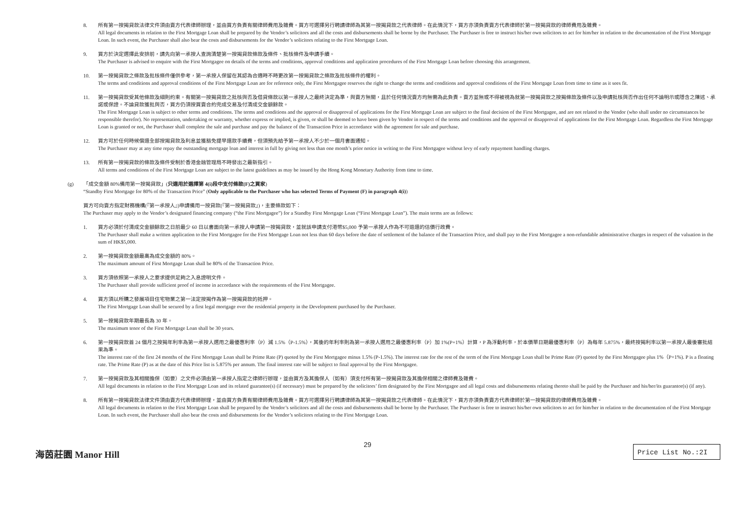8. 所有第一按揭貸款法律文件須由賣方代表律師辦理，並由買方負責有關律師費用及雜費。買方可選擇另行聘請律師為其第一按揭貸款之代表律師。在此情況下，買方亦須負責賣方代表律師於第一按揭貸款的律師費用及雜費。
All legal documents in relation to the First Mortgage Loan shall be prepared by the Vendor’s solicitors and all the costs and disbursements shall be borne by the Purchaser. The Purchaser is free to instruct his/her own solicitors to act for him/her in relation to the documentation of the First Mortgage Loan. In such event, the Purchaser shall also bear the costs and disbursements for the Vendor’s solicitors relating to the First Mortgage Loan.
9. 買方於決定選擇此安排前，請先向第一承按人查詢清楚第一按揭貸款條款及條件、批核條件及申請手續。
The Purchaser is advised to enquire with the First Mortgagee on details of the terms and conditions, approval conditions and application procedures of the First Mortgage Loan before choosing this arrangement.
10. 第一按揭貸款之條款及批核條件僅供參考，第一承按人保留在其認為合適時不時更改第一按揭貸款之條款及批核條件的權利。
The terms and conditions and approval conditions of the First Mortgage Loan are for reference only, the First Mortgagee reserves the right to change the terms and conditions and approval conditions of the First Mortgage Loan from time to time as it sees fit.
11. 第一按揭貸款受其他條款及細則約束。有關第一按揭貸款之批核與否及借貸條款以第一承按人之最終決定為準，與賣方無關，且於任何情況賣方均無需為此負責。賣方並無或不得被視為就第一按揭貸款之按揭條款及條件以及申請批核與否作出任何不論明示或隱含之陳述、承諾或保證。不論貸款獲批與否，買方仍須按買賣合約完成交易及付清成交金額餘款。
The First Mortgage Loan is subject to other terms and conditions. The terms and conditions and the approval or disapproval of applications for the First Mortgage Loan are subject to the final decision of the First Mortgagee, and are not related to the Vendor (who shall under no circumstances be responsible therefor). No representation, undertaking or warranty, whether express or implied, is given, or shall be deemed to have been given by Vendor in respect of the terms and conditions and the approval or disapproval of applications for the First Mortgage Loan. Regardless the First Mortgage Loan is granted or not, the Purchaser shall complete the sale and purchase and pay the balance of the Transaction Price in accordance with the agreement for sale and purchase.
12. 買方可於任何時候償還全部按揭貸款及利息並獲豁免提早還款手續費，但須預先給予第一承按人不少於一個月書面通知。
The Purchaser may at any time repay the outstanding mortgage loan and interest in full by giving not less than one month’s prior notice in writing to the First Mortgagee without levy of early repayment handling charges.
13. 所有第一按揭貸款的條款及條件受制於香港金融管理局不時發出之最新指引。
All terms and conditions of the First Mortgage Loan are subject to the latest guidelines as may be issued by the Hong Kong Monetary Authority from time to time.
(g) 「成交金額 80%備用第一按揭貸款」(只適用於選擇第 4(i)段中支付條款(F)之買家)
“Standby First Mortgage for 80% of the Transaction Price” (Only applicable to the Purchaser who has selected Terms of Payment (F) in paragraph 4(i))
買方可向賣方指定財務機構(『第一承按人』)申請備用一按貸款(『第一按揭貸款』)，主要條款如下：
The Purchaser may apply to the Vendor’s designated financing company (“the First Mortgagee”) for a Standby First Mortgage Loan (“First Mortgage Loan”). The main terms are as follows:
1. 買方必須於付清成交金額餘款之日前最少 60 日以書面向第一承按人申請第一按揭貸款，並就該申請支付港幣$5,000 予第一承按人作為不可退還的估價行政費。
The Purchaser shall make a written application to the First Mortgagee for the First Mortgage Loan not less than 60 days before the date of settlement of the balance of the Transaction Price, and shall pay to the First Mortgagee a non-refundable administrative charges in respect of the valuation in the sum of HK$5,000.
2. 第一按揭貸款金額最高為成交金額的 80%。
The maximum amount of First Mortgage Loan shall be 80% of the Transaction Price.
3. 買方須依照第一承按人之要求提供足夠之入息證明文件。
The Purchaser shall provide sufficient proof of income in accordance with the requirements of the First Mortgagee.
4. 買方須以所購之發展項目住宅物業之第一法定按揭作為第一按揭貸款的抵押。
The First Mortgage Loan shall be secured by a first legal mortgage over the residential property in the Development purchased by the Purchaser.
5. 第一按揭貸款年期最長為 30 年。
The maximum tenor of the First Mortgage Loan shall be 30 years.
6. 第一按揭貸款首 24 個月之按揭年利率為第一承按人選用之最優惠利率（P）減 1.5%（P-1.5%），其後的年利率則為第一承按人選用之最優惠利率（P）加 1%(P+1%）計算，P 為浮動利率，於本價單日期最優惠利率（P）為每年 5.875%，最終按揭利率以第一承按人最後審批結果為準。
The interest rate of the first 24 months of the First Mortgage Loan shall be Prime Rate (P) quoted by the First Mortgagee minus 1.5% (P-1.5%). The interest rate for the rest of the term of the First Mortgage Loan shall be Prime Rate (P) quoted by the First Mortgagee plus 1%（P+1%). P is a floating rate. The Prime Rate (P) as at the date of this Price list is 5.875% per annum. The final interest rate will be subject to final approval by the First Mortgagee.
7. 第一按揭貸款及其相關擔保（如要）之文件必須由第一承按人指定之律師行辦理，並由買方及其擔保人（如有）須支付所有第一按揭貸款及其擔保相關之律師費及雜費。
All legal documents in relation to the First Mortgage Loan and its related guarantee(s) (if necessary) must be prepared by the solicitors’ firm designated by the First Mortgagee and all legal costs and disbursements relating thereto shall be paid by the Purchaser and his/her/its guarantor(s) (if any).
8. 所有第一按揭貸款法律文件須由賣方代表律師辦理，並由買方負責有關律師費用及雜費。買方可選擇另行聘請律師為其第一按揭貸款之代表律師。在此情況下，買方亦須負責賣方代表律師於第一按揭貸款的律師費用及雜費。
All legal documents in relation to the First Mortgage Loan shall be prepared by the Vendor’s solicitors and all the costs and disbursements shall be borne by the Purchaser. The Purchaser is free to instruct his/her own solicitors to act for him/her in relation to the documentation of the First Mortgage Loan. In such event, the Purchaser shall also bear the costs and disbursements for the Vendor’s solicitors relating to the First Mortgage Loan.
29
海茵莊園 Manor Hill
Price List No.:2I